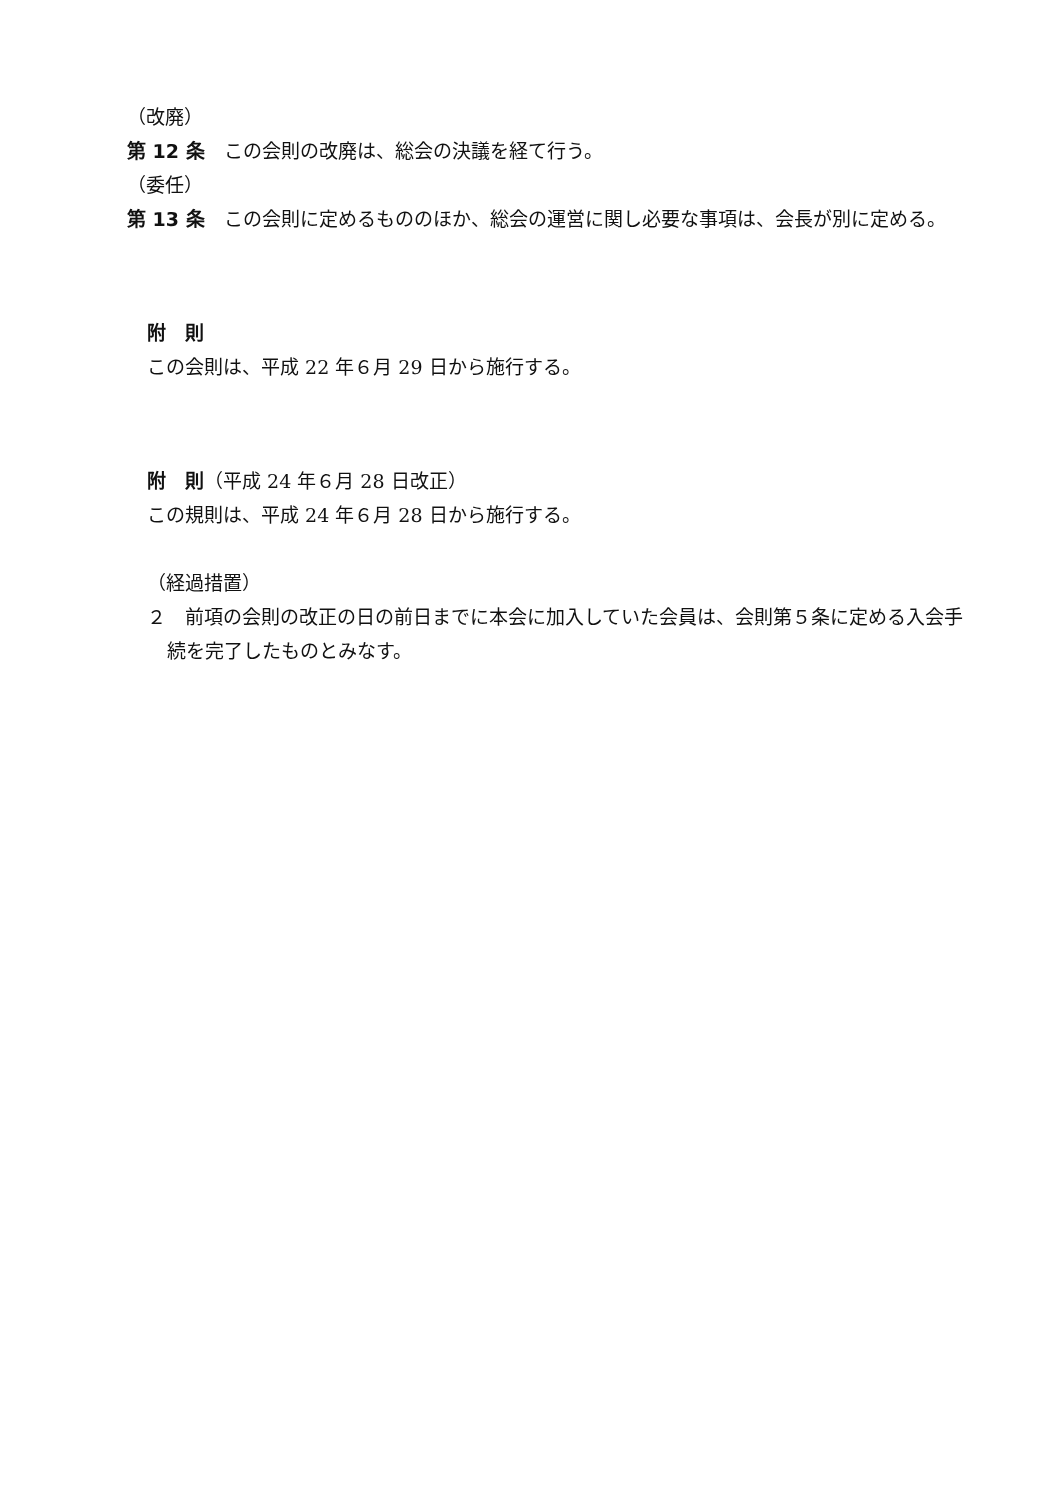（改廃）
第 12 条　この会則の改廃は、総会の決議を経て行う。
（委任）
第 13 条　この会則に定めるもののほか、総会の運営に関し必要な事項は、会長が別に定める。
附　則
この会則は、平成 22 年６月 29 日から施行する。
附　則（平成 24 年６月 28 日改正）
この規則は、平成 24 年６月 28 日から施行する。
（経過措置）
２　前項の会則の改正の日の前日までに本会に加入していた会員は、会則第５条に定める入会手続を完了したものとみなす。